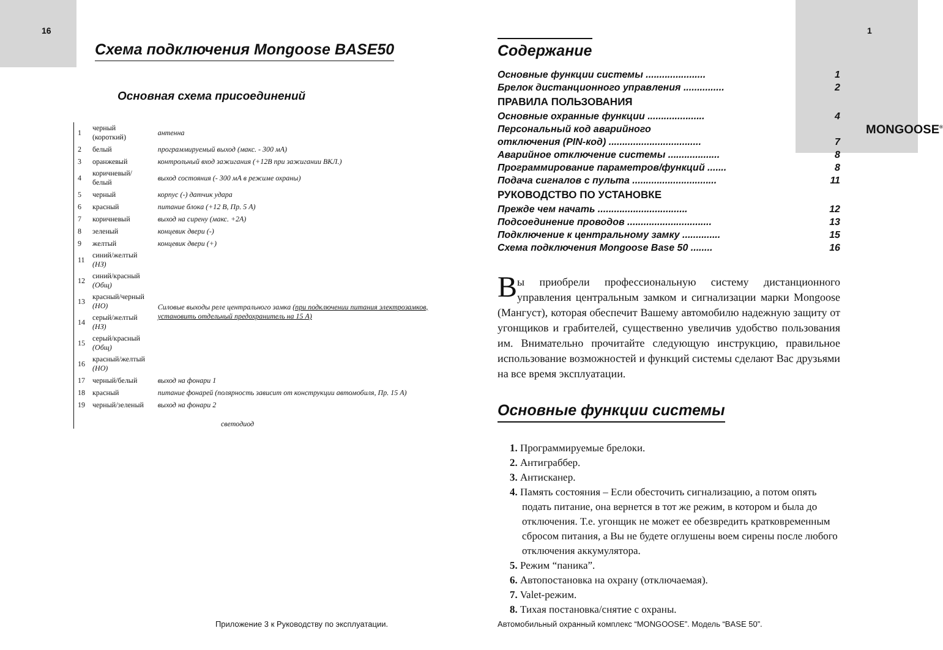16
Схема подключения Mongoose BASE50
Основная схема присоединений
| 1 | черный (короткий) | антенна |
| 2 | белый | программируемый выход (макс. - 300 мА) |
| 3 | оранжевый | контрольный вход зажигания (+12В при зажигании ВКЛ.) |
| 4 | коричневый/белый | выход состояния (- 300 мА в режиме охраны) |
| 5 | черный | корпус (-) датчик удара |
| 6 | красный | питание блока (+12 В, Пр. 5 А) |
| 7 | коричневый | выход на сирену (макс. +2А) |
| 8 | зеленый | концевик двери (-) |
| 9 | желтый | концевик двери (+) |
| 11 | синий/желтый (НЗ) | Силовые выходы реле центрального замка (при подключении питания электрозамков, установить отдельный предохранитель на 15 А) |
| 12 | синий/красный (Общ) | |
| 13 | красный/черный (НО) | |
| 14 | серый/желтый (НЗ) | |
| 15 | серый/красный (Общ) | |
| 16 | красный/желтый (НО) | |
| 17 | черный/белый | выход на фонари 1 |
| 18 | красный | питание фонарей (полярность зависит от конструкции автомобиля, Пр. 15 А) |
| 19 | черный/зеленый | выход на фонари 2 |
светодиод
Приложение 3 к Руководству по эксплуатации.
1
MONGOOSE<sup>®</sup>
Содержание
Основные функции системы ...................... 1
Брелок дистанционного управления ............... 2
ПРАВИЛА ПОЛЬЗОВАНИЯ
Основные охранные функции ..................... 4
Персональный код аварийного
отключения (PIN-код) .................................. 7
Аварийное отключение системы ................... 8
Программирование параметров/функций ....... 8
Подача сигналов с пульта ............................... 11
РУКОВОДСТВО ПО УСТАНОВКЕ
Прежде чем начать ................................. 12
Подсоединение проводов ............................... 13
Подключение к центральному замку .............. 15
Схема подключения Mongoose Base 50 ........ 16
Вы приобрели профессиональную систему дистанционного управления центральным замком и сигнализации марки Mongoose (Мангуст), которая обеспечит Вашему автомобилю надежную защиту от угонщиков и грабителей, существенно увеличив удобство пользования им. Внимательно прочитайте следующую инструкцию, правильное использование возможностей и функций системы сделают Вас друзьями на все время эксплуатации.
Основные функции системы
1. Программируемые брелоки.
2. Антиграббер.
3. Антисканер.
4. Память состояния – Если обесточить сигнализацию, а потом опять подать питание, она вернется в тот же режим, в котором и была до отключения. Т.е. угонщик не может ее обезвредить кратковременным сбросом питания, а Вы не будете оглушены воем сирены после любого отключения аккумулятора.
5. Режим “паника”.
6. Автопостановка на охрану (отключаемая).
7. Valet-режим.
8. Тихая постановка/снятие с охраны.
Автомобильный охранный комплекс “MONGOOSE”. Модель “BASE 50”.